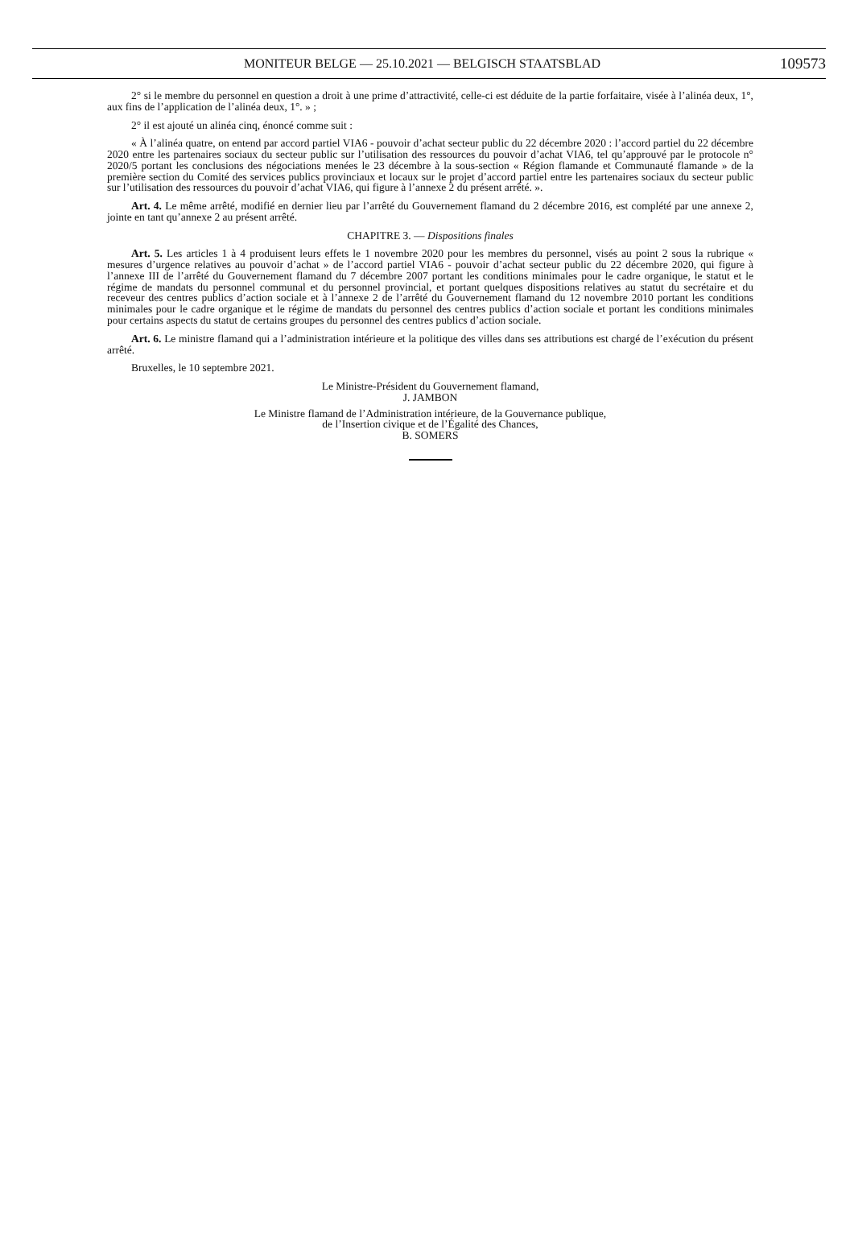MONITEUR BELGE — 25.10.2021 — BELGISCH STAATSBLAD
109573
2° si le membre du personnel en question a droit à une prime d’attractivité, celle-ci est déduite de la partie forfaitaire, visée à l’alinéa deux, 1°, aux fins de l’application de l’alinéa deux, 1°. » ;
2° il est ajouté un alinéa cinq, énoncé comme suit :
« À l’alinéa quatre, on entend par accord partiel VIA6 - pouvoir d’achat secteur public du 22 décembre 2020 : l’accord partiel du 22 décembre 2020 entre les partenaires sociaux du secteur public sur l’utilisation des ressources du pouvoir d’achat VIA6, tel qu’approuvé par le protocole n° 2020/5 portant les conclusions des négociations menées le 23 décembre à la sous-section « Région flamande et Communauté flamande » de la première section du Comité des services publics provinciaux et locaux sur le projet d’accord partiel entre les partenaires sociaux du secteur public sur l’utilisation des ressources du pouvoir d’achat VIA6, qui figure à l’annexe 2 du présent arrêté. ».
Art. 4. Le même arrêté, modifié en dernier lieu par l’arrêté du Gouvernement flamand du 2 décembre 2016, est complété par une annexe 2, jointe en tant qu’annexe 2 au présent arrêté.
CHAPITRE 3. — Dispositions finales
Art. 5. Les articles 1 à 4 produisent leurs effets le 1 novembre 2020 pour les membres du personnel, visés au point 2 sous la rubrique « mesures d’urgence relatives au pouvoir d’achat » de l’accord partiel VIA6 - pouvoir d’achat secteur public du 22 décembre 2020, qui figure à l’annexe III de l’arrêté du Gouvernement flamand du 7 décembre 2007 portant les conditions minimales pour le cadre organique, le statut et le régime de mandats du personnel communal et du personnel provincial, et portant quelques dispositions relatives au statut du secrétaire et du receveur des centres publics d’action sociale et à l’annexe 2 de l’arrêté du Gouvernement flamand du 12 novembre 2010 portant les conditions minimales pour le cadre organique et le régime de mandats du personnel des centres publics d’action sociale et portant les conditions minimales pour certains aspects du statut de certains groupes du personnel des centres publics d’action sociale.
Art. 6. Le ministre flamand qui a l’administration intérieure et la politique des villes dans ses attributions est chargé de l’exécution du présent arrêté.
Bruxelles, le 10 septembre 2021.
Le Ministre-Président du Gouvernement flamand,
J. JAMBON
Le Ministre flamand de l’Administration intérieure, de la Gouvernance publique,
de l’Insertion civique et de l’Égalité des Chances,
B. SOMERS